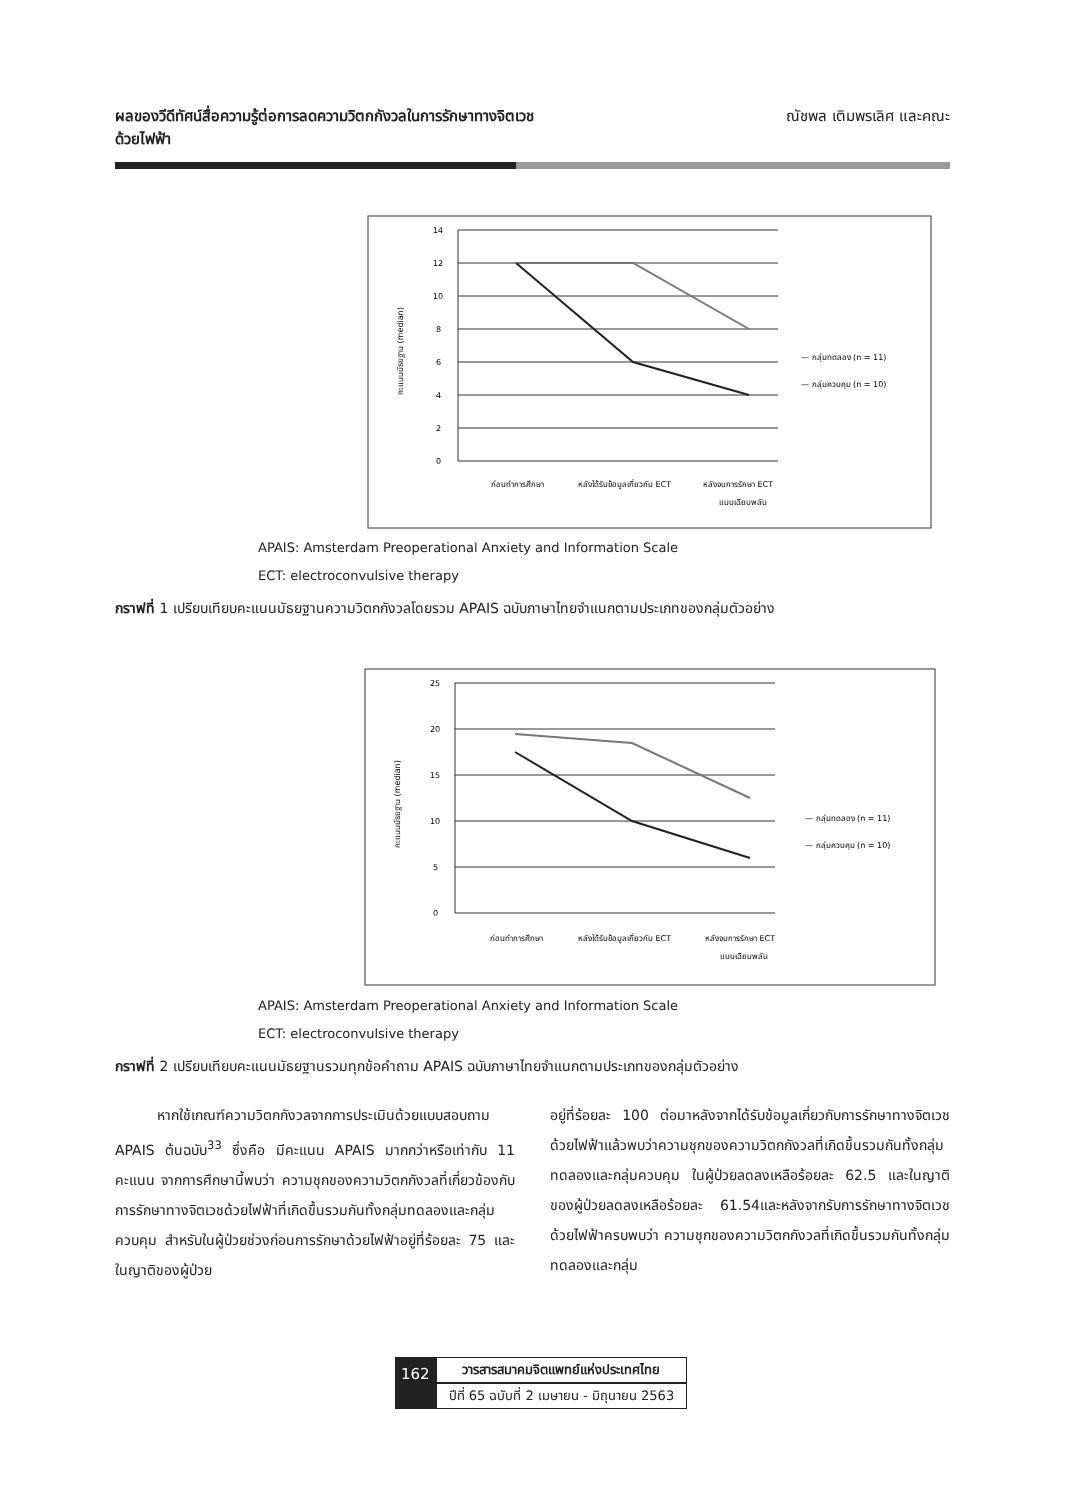ผลของวีดีทัศน์สื่อความรู้ต่อการลดความวิตกกังวลในการรักษาทางจิตเวช
ด้วยไฟฟ้า
ณัชพล เติมพรเลิศ และคณะ
14
12
10
8
6
4
2
0
คะแนนมัธยฐาน (median)
ก่อนทำการศึกษา
หลังได้รับข้อมูลเกี่ยวกับ ECT
หลังจบการรักษา ECT
แบบเฉียบพลัน
— กลุ่มทดลอง (n = 11)
— กลุ่มควบคุม (n = 10)
APAIS: Amsterdam Preoperational Anxiety and Information Scale
ECT: electroconvulsive therapy
กราฟที่ 1 เปรียบเทียบคะแนนมัธยฐานความวิตกกังวลโดยรวม APAIS ฉบับภาษาไทยจำแนกตามประเภทของกลุ่มตัวอย่าง
25
20
15
10
5
0
คะแนนมัธยฐาน (median)
ก่อนทำการศึกษา
หลังได้รับข้อมูลเกี่ยวกับ ECT
หลังจบการรักษา ECT
แบบเฉียบพลัน
— กลุ่มทดลอง (n = 11)
— กลุ่มควบคุม (n = 10)
APAIS: Amsterdam Preoperational Anxiety and Information Scale
ECT: electroconvulsive therapy
กราฟที่ 2 เปรียบเทียบคะแนนมัธยฐานรวมทุกข้อคำถาม APAIS ฉบับภาษาไทยจำแนกตามประเภทของกลุ่มตัวอย่าง
   หากใช้เกณฑ์ความวิตกกังวลจากการประเมินด้วยแบบสอบถาม APAIS ต้นฉบับ<sup>33</sup> ซึ่งคือ มีคะแนน APAIS มากกว่าหรือเท่ากับ 11 คะแนน จากการศึกษานี้พบว่า ความชุกของความวิตกกังวลที่เกี่ยวข้องกับการรักษาทางจิตเวชด้วยไฟฟ้าที่เกิดขึ้นรวมกันทั้งกลุ่มทดลองและกลุ่มควบคุม สำหรับในผู้ป่วยช่วงก่อนการรักษาด้วยไฟฟ้าอยู่ที่ร้อยละ 75 และในญาติของผู้ป่วย
อยู่ที่ร้อยละ 100 ต่อมาหลังจากได้รับข้อมูลเกี่ยวกับการรักษาทางจิตเวชด้วยไฟฟ้าแล้วพบว่าความชุกของความวิตกกังวลที่เกิดขึ้นรวมกันทั้งกลุ่มทดลองและกลุ่มควบคุม ในผู้ป่วยลดลงเหลือร้อยละ 62.5 และในญาติของผู้ป่วยลดลงเหลือร้อยละ 61.54และหลังจากรับการรักษาทางจิตเวชด้วยไฟฟ้าครบพบว่า ความชุกของความวิตกกังวลที่เกิดขึ้นรวมกันทั้งกลุ่มทดลองและกลุ่ม
162
วารสารสมาคมจิตแพทย์แห่งประเทศไทย
ปีที่ 65 ฉบับที่ 2 เมษายน - มิถุนายน 2563